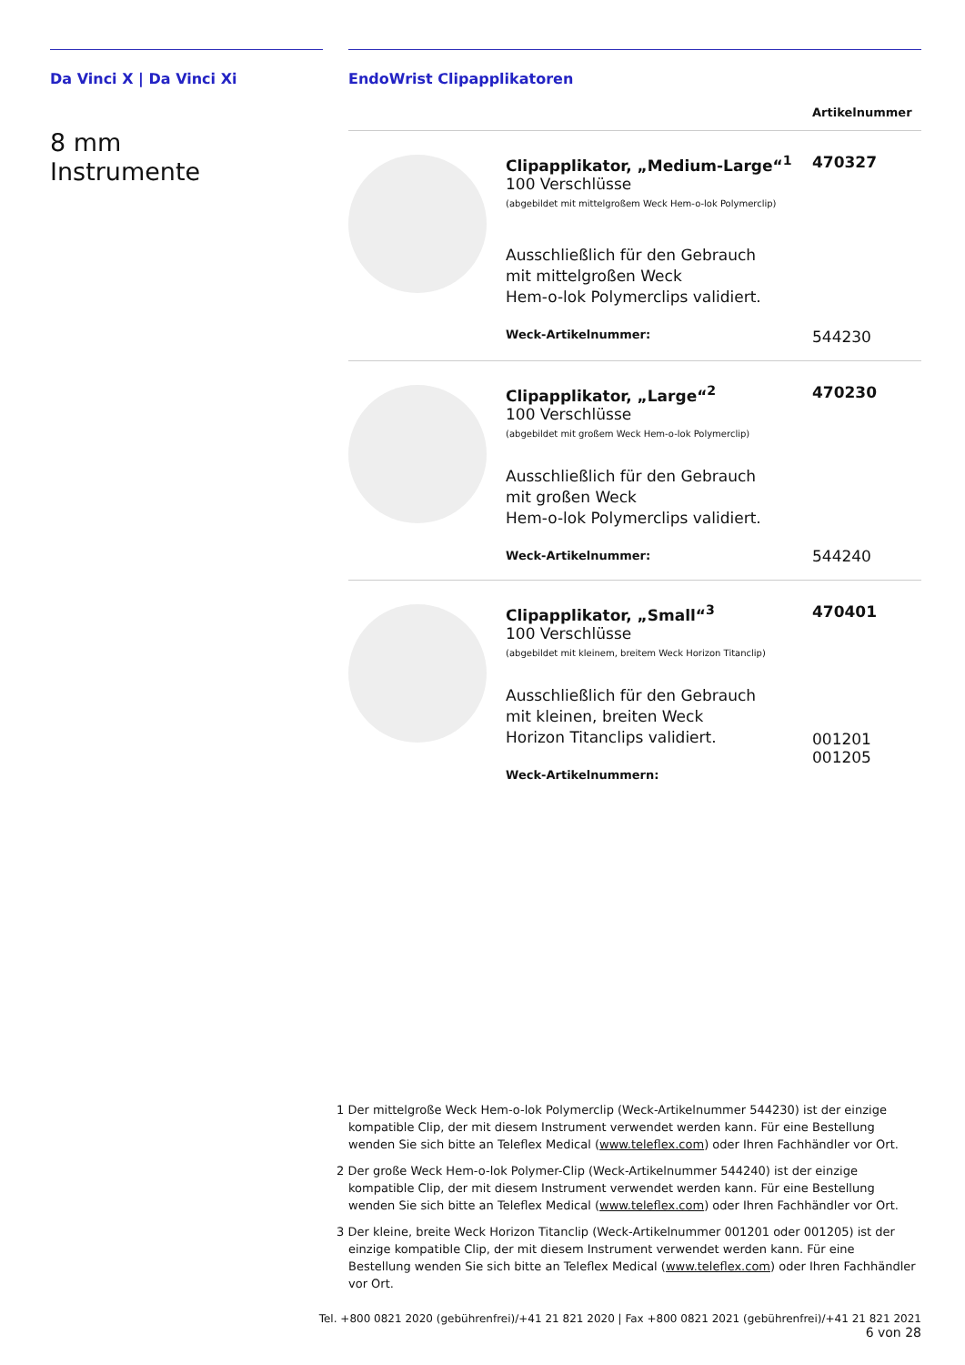Da Vinci X | Da Vinci Xi
8 mm
Instrumente
EndoWrist Clipapplikatoren
| Artikelnummer | | |
| --- | --- | --- |
| | Clipapplikator, „Medium-Large“<sup>1</sup> 100 Verschlüsse (abgebildet mit mittelgroßem Weck Hem-o-lok Polymerclip) Ausschließlich für den Gebrauch mit mittelgroßen Weck Hem-o-lok Polymerclips validiert. Weck-Artikelnummer: | 470327 544230 |
| | Clipapplikator, „Large“<sup>2</sup> 100 Verschlüsse (abgebildet mit großem Weck Hem-o-lok Polymerclip) Ausschließlich für den Gebrauch mit großen Weck Hem-o-lok Polymerclips validiert. Weck-Artikelnummer: | 470230 544240 |
| | Clipapplikator, „Small“<sup>3</sup> 100 Verschlüsse (abgebildet mit kleinem, breitem Weck Horizon Titanclip) Ausschließlich für den Gebrauch mit kleinen, breiten Weck Horizon Titanclips validiert. Weck-Artikelnummern: | 470401 001201 001205 |
1 Der mittelgroße Weck Hem-o-lok Polymerclip (Weck-Artikelnummer 544230) ist der einzige kompatible Clip, der mit diesem Instrument verwendet werden kann. Für eine Bestellung wenden Sie sich bitte an Teleflex Medical (www.teleflex.com) oder Ihren Fachhändler vor Ort.
2 Der große Weck Hem-o-lok Polymer-Clip (Weck-Artikelnummer 544240) ist der einzige kompatible Clip, der mit diesem Instrument verwendet werden kann. Für eine Bestellung wenden Sie sich bitte an Teleflex Medical (www.teleflex.com) oder Ihren Fachhändler vor Ort.
3 Der kleine, breite Weck Horizon Titanclip (Weck-Artikelnummer 001201 oder 001205) ist der einzige kompatible Clip, der mit diesem Instrument verwendet werden kann. Für eine Bestellung wenden Sie sich bitte an Teleflex Medical (www.teleflex.com) oder Ihren Fachhändler vor Ort.
Tel. +800 0821 2020 (gebührenfrei)/+41 21 821 2020 | Fax +800 0821 2021 (gebührenfrei)/+41 21 821 2021 6 von 28